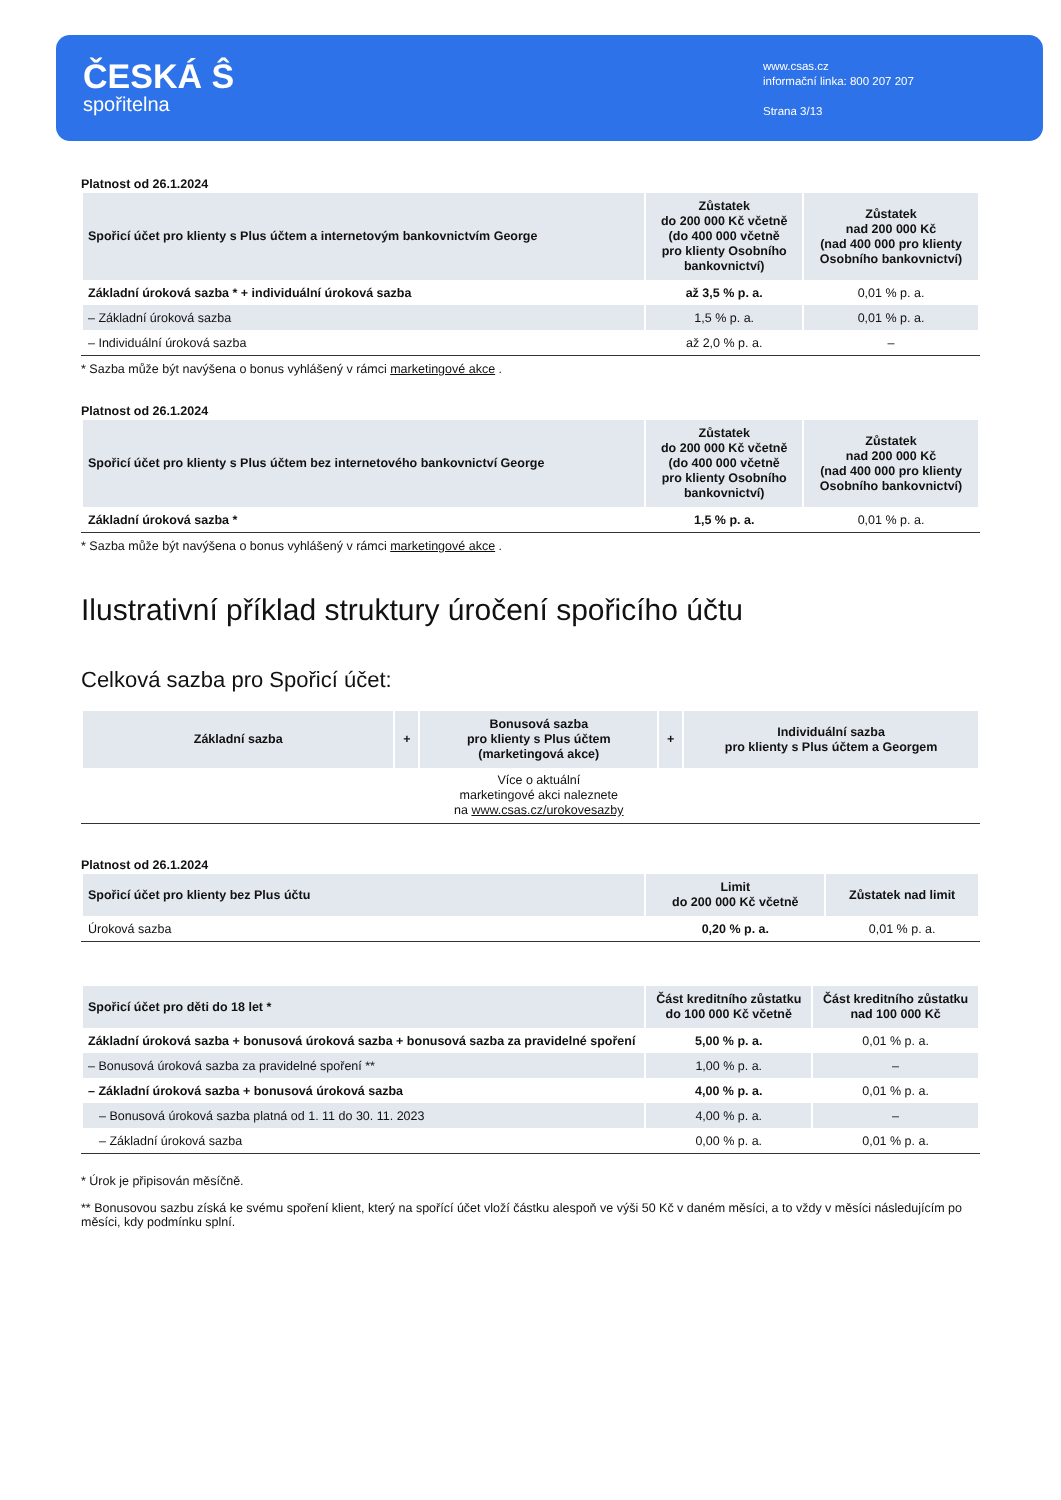ČESKÁ Ŝ
spořitelna
www.csas.cz
informační linka: 800 207 207
Strana 3/13
Platnost od 26.1.2024
| Spořicí účet pro klienty s Plus účtem a internetovým bankovnictvím George | Zůstatek do 200 000 Kč včetně (do 400 000 včetně pro klienty Osobního bankovnictví) | Zůstatek nad 200 000 Kč (nad 400 000 pro klienty Osobního bankovnictví) |
| --- | --- | --- |
| Základní úroková sazba * + individuální úroková sazba | až 3,5 % p. a. | 0,01 % p. a. |
| – Základní úroková sazba | 1,5 % p. a. | 0,01 % p. a. |
| – Individuální úroková sazba | až 2,0 % p. a. | – |
* Sazba může být navýšena o bonus vyhlášený v rámci marketingové akce .
Platnost od 26.1.2024
| Spořicí účet pro klienty s Plus účtem bez internetového bankovnictví George | Zůstatek do 200 000 Kč včetně (do 400 000 včetně pro klienty Osobního bankovnictví) | Zůstatek nad 200 000 Kč (nad 400 000 pro klienty Osobního bankovnictví) |
| --- | --- | --- |
| Základní úroková sazba * | 1,5 % p. a. | 0,01 % p. a. |
* Sazba může být navýšena o bonus vyhlášený v rámci marketingové akce .
Ilustrativní příklad struktury úročení spořicího účtu
Celková sazba pro Spořicí účet:
| Základní sazba | + | Bonusová sazba pro klienty s Plus účtem (marketingová akce) | + | Individuální sazba pro klienty s Plus účtem a Georgem |
| --- | --- | --- | --- | --- |
| | | Více o aktuální marketingové akci naleznete na www.csas.cz/urokovesazby | | |
Platnost od 26.1.2024
| Spořicí účet pro klienty bez Plus účtu | Limit do 200 000 Kč včetně | Zůstatek nad limit |
| --- | --- | --- |
| Úroková sazba | 0,20 % p. a. | 0,01 % p. a. |
| Spořicí účet pro děti do 18 let * | Část kreditního zůstatku do 100 000 Kč včetně | Část kreditního zůstatku nad 100 000 Kč |
| --- | --- | --- |
| Základní úroková sazba + bonusová úroková sazba + bonusová sazba za pravidelné spoření | 5,00 % p. a. | 0,01 % p. a. |
| – Bonusová úroková sazba za pravidelné spoření ** | 1,00 % p. a. | – |
| – Základní úroková sazba + bonusová úroková sazba | 4,00 % p. a. | 0,01 % p. a. |
| – Bonusová úroková sazba platná od 1. 11 do 30. 11. 2023 | 4,00 % p. a. | – |
| – Základní úroková sazba | 0,00 % p. a. | 0,01 % p. a. |
* Úrok je připisován měsíčně.
** Bonusovou sazbu získá ke svému spoření klient, který na spořící účet vloží částku alespoň ve výši 50 Kč v daném měsíci, a to vždy v měsíci následujícím po měsíci, kdy podmínku splní.